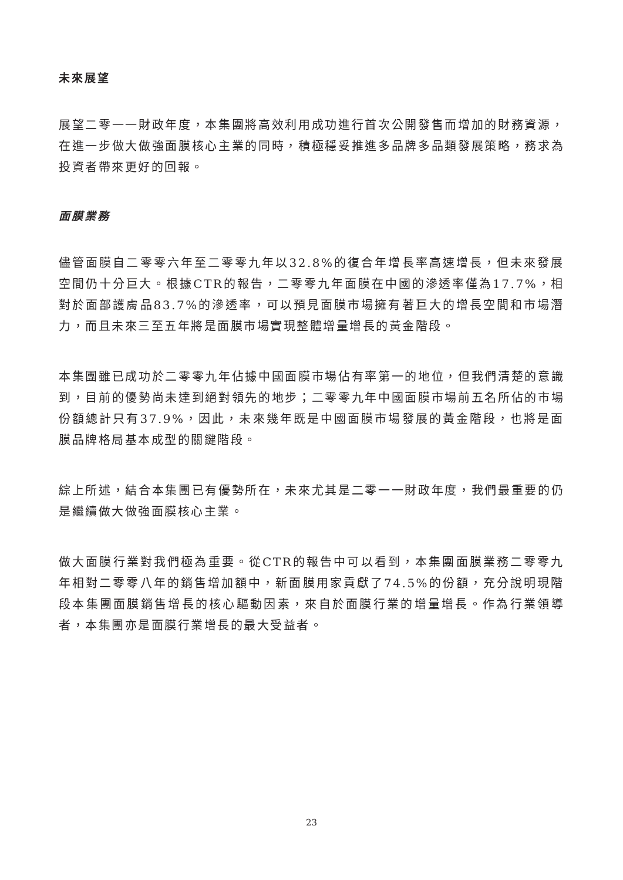未來展望
展望二零一一財政年度，本集團將高效利用成功進行首次公開發售而增加的財務資源，在進一步做大做強面膜核心主業的同時，積極穩妥推進多品牌多品類發展策略，務求為投資者帶來更好的回報。
面膜業務
儘管面膜自二零零六年至二零零九年以32.8%的復合年增長率高速增長，但未來發展空間仍十分巨大。根據CTR的報告，二零零九年面膜在中國的滲透率僅為17.7%，相對於面部護膚品83.7%的滲透率，可以預見面膜市場擁有著巨大的增長空間和市場潛力，而且未來三至五年將是面膜市場實現整體增量增長的黃金階段。
本集團雖已成功於二零零九年佔據中國面膜市場佔有率第一的地位，但我們清楚的意識到，目前的優勢尚未達到絕對領先的地步；二零零九年中國面膜市場前五名所佔的市場份額總計只有37.9%，因此，未來幾年既是中國面膜市場發展的黃金階段，也將是面膜品牌格局基本成型的關鍵階段。
綜上所述，結合本集團已有優勢所在，未來尤其是二零一一財政年度，我們最重要的仍是繼續做大做強面膜核心主業。
做大面膜行業對我們極為重要。從CTR的報告中可以看到，本集團面膜業務二零零九年相對二零零八年的銷售增加額中，新面膜用家貢獻了74.5%的份額，充分說明現階段本集團面膜銷售增長的核心驅動因素，來自於面膜行業的增量增長。作為行業領導者，本集團亦是面膜行業增長的最大受益者。
23